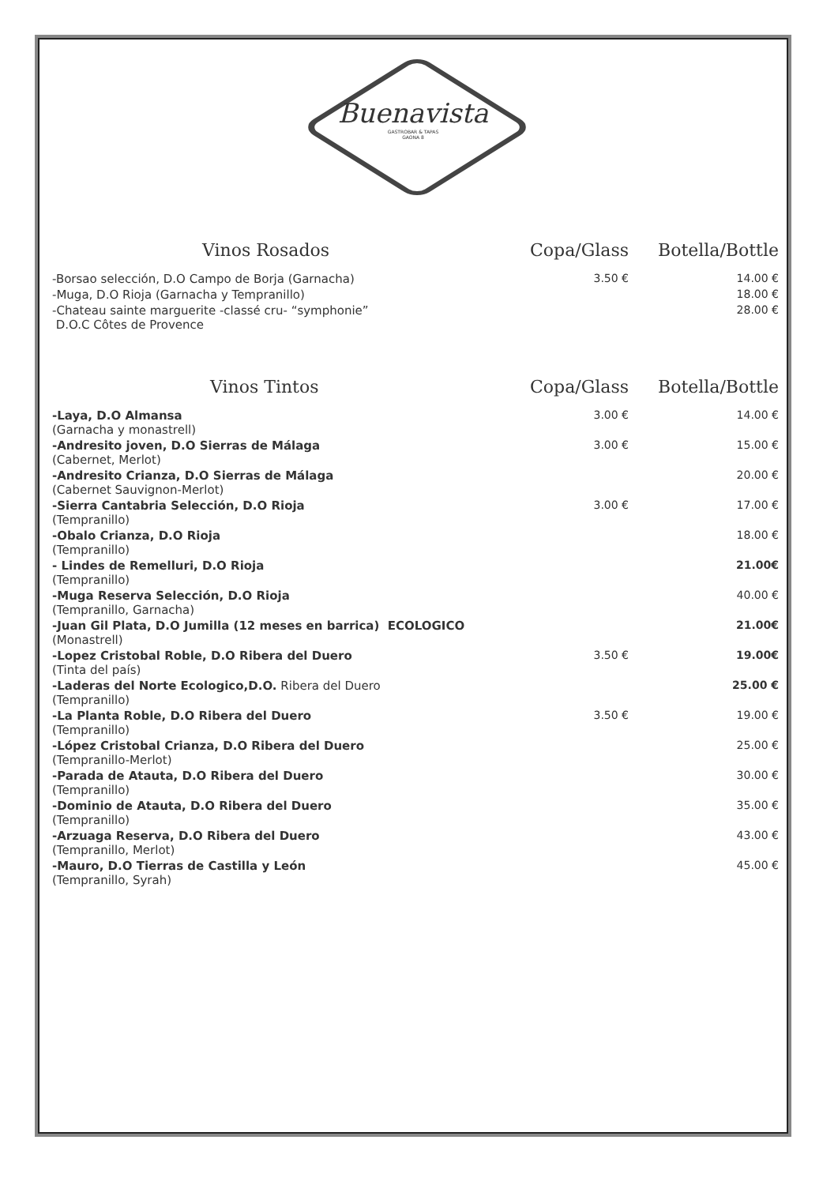Buenavista
GASTROBAR & TAPAS
GAONA 8
| Vinos Rosados | Copa/Glass | Botella/Bottle |
| --- | --- | --- |
| -Borsao selección, D.O Campo de Borja (Garnacha) | 3.50 € | 14.00 € |
| -Muga, D.O Rioja (Garnacha y Tempranillo) | | 18.00 € |
| -Chateau sainte marguerite -classé cru- “symphonie” D.O.C Côtes de Provence | | 28.00 € |
| Vinos Tintos | Copa/Glass | Botella/Bottle |
| --- | --- | --- |
| -Laya, D.O Almansa (Garnacha y monastrell) | 3.00 € | 14.00 € |
| -Andresito joven, D.O Sierras de Málaga (Cabernet, Merlot) | 3.00 € | 15.00 € |
| -Andresito Crianza, D.O Sierras de Málaga (Cabernet Sauvignon-Merlot) | | 20.00 € |
| -Sierra Cantabria Selección, D.O Rioja (Tempranillo) | 3.00 € | 17.00 € |
| -Obalo Crianza, D.O Rioja (Tempranillo) | | 18.00 € |
| - Lindes de Remelluri, D.O Rioja (Tempranillo) | | 21.00€ |
| -Muga Reserva Selección, D.O Rioja (Tempranillo, Garnacha) | | 40.00 € |
| -Juan Gil Plata, D.O Jumilla (12 meses en barrica) ECOLOGICO (Monastrell) | | 21.00€ |
| -Lopez Cristobal Roble, D.O Ribera del Duero (Tinta del país) | 3.50 € | 19.00€ |
| -Laderas del Norte Ecologico,D.O. Ribera del Duero (Tempranillo) | | 25.00 € |
| -La Planta Roble, D.O Ribera del Duero (Tempranillo) | 3.50 € | 19.00 € |
| -López Cristobal Crianza, D.O Ribera del Duero (Tempranillo-Merlot) | | 25.00 € |
| -Parada de Atauta, D.O Ribera del Duero (Tempranillo) | | 30.00 € |
| -Dominio de Atauta, D.O Ribera del Duero (Tempranillo) | | 35.00 € |
| -Arzuaga Reserva, D.O Ribera del Duero (Tempranillo, Merlot) | | 43.00 € |
| -Mauro, D.O Tierras de Castilla y León (Tempranillo, Syrah) | | 45.00 € |